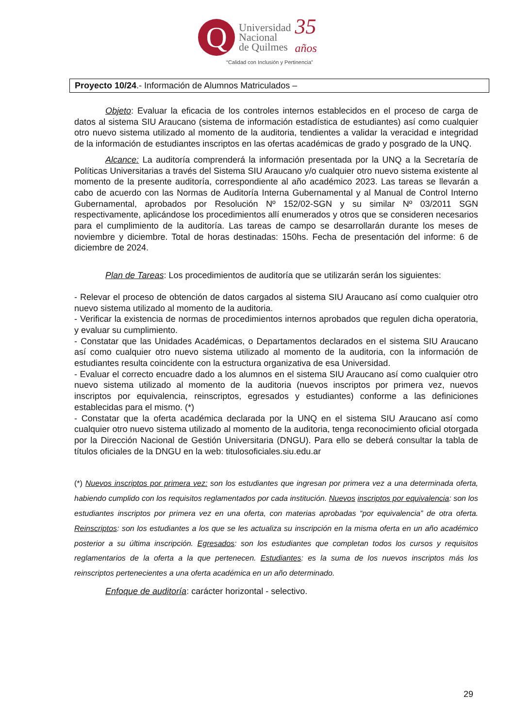Q
Universidad
Nacional
de Quilmes
35
años
“Calidad con Inclusión y Pertinencia”
Proyecto 10/24.- Información de Alumnos Matriculados –
Objeto: Evaluar la eficacia de los controles internos establecidos en el proceso de carga de datos al sistema SIU Araucano (sistema de información estadística de estudiantes) así como cualquier otro nuevo sistema utilizado al momento de la auditoria, tendientes a validar la veracidad e integridad de la información de estudiantes inscriptos en las ofertas académicas de grado y posgrado de la UNQ.
Alcance: La auditoría comprenderá la información presentada por la UNQ a la Secretaría de Políticas Universitarias a través del Sistema SIU Araucano y/o cualquier otro nuevo sistema existente al momento de la presente auditoría, correspondiente al año académico 2023. Las tareas se llevarán a cabo de acuerdo con las Normas de Auditoría Interna Gubernamental y al Manual de Control Interno Gubernamental, aprobados por Resolución Nº 152/02-SGN y su similar Nº 03/2011 SGN respectivamente, aplicándose los procedimientos allí enumerados y otros que se consideren necesarios para el cumplimiento de la auditoría. Las tareas de campo se desarrollarán durante los meses de noviembre y diciembre. Total de horas destinadas: 150hs. Fecha de presentación del informe: 6 de diciembre de 2024.
Plan de Tareas: Los procedimientos de auditoría que se utilizarán serán los siguientes:
- Relevar el proceso de obtención de datos cargados al sistema SIU Araucano así como cualquier otro nuevo sistema utilizado al momento de la auditoria.
- Verificar la existencia de normas de procedimientos internos aprobados que regulen dicha operatoria, y evaluar su cumplimiento.
- Constatar que las Unidades Académicas, o Departamentos declarados en el sistema SIU Araucano así como cualquier otro nuevo sistema utilizado al momento de la auditoria, con la información de estudiantes resulta coincidente con la estructura organizativa de esa Universidad.
- Evaluar el correcto encuadre dado a los alumnos en el sistema SIU Araucano así como cualquier otro nuevo sistema utilizado al momento de la auditoria (nuevos inscriptos por primera vez, nuevos inscriptos por equivalencia, reinscriptos, egresados y estudiantes) conforme a las definiciones establecidas para el mismo. (*)
- Constatar que la oferta académica declarada por la UNQ en el sistema SIU Araucano así como cualquier otro nuevo sistema utilizado al momento de la auditoria, tenga reconocimiento oficial otorgada por la Dirección Nacional de Gestión Universitaria (DNGU). Para ello se deberá consultar la tabla de títulos oficiales de la DNGU en la web: titulosoficiales.siu.edu.ar
(*) Nuevos inscriptos por primera vez: son los estudiantes que ingresan por primera vez a una determinada oferta, habiendo cumplido con los requisitos reglamentados por cada institución. Nuevos inscriptos por equivalencia: son los estudiantes inscriptos por primera vez en una oferta, con materias aprobadas “por equivalencia” de otra oferta. Reinscriptos: son los estudiantes a los que se les actualiza su inscripción en la misma oferta en un año académico posterior a su última inscripción. Egresados: son los estudiantes que completan todos los cursos y requisitos reglamentarios de la oferta a la que pertenecen. Estudiantes: es la suma de los nuevos inscriptos más los reinscriptos pertenecientes a una oferta académica en un año determinado.
Enfoque de auditoría: carácter horizontal - selectivo.
29